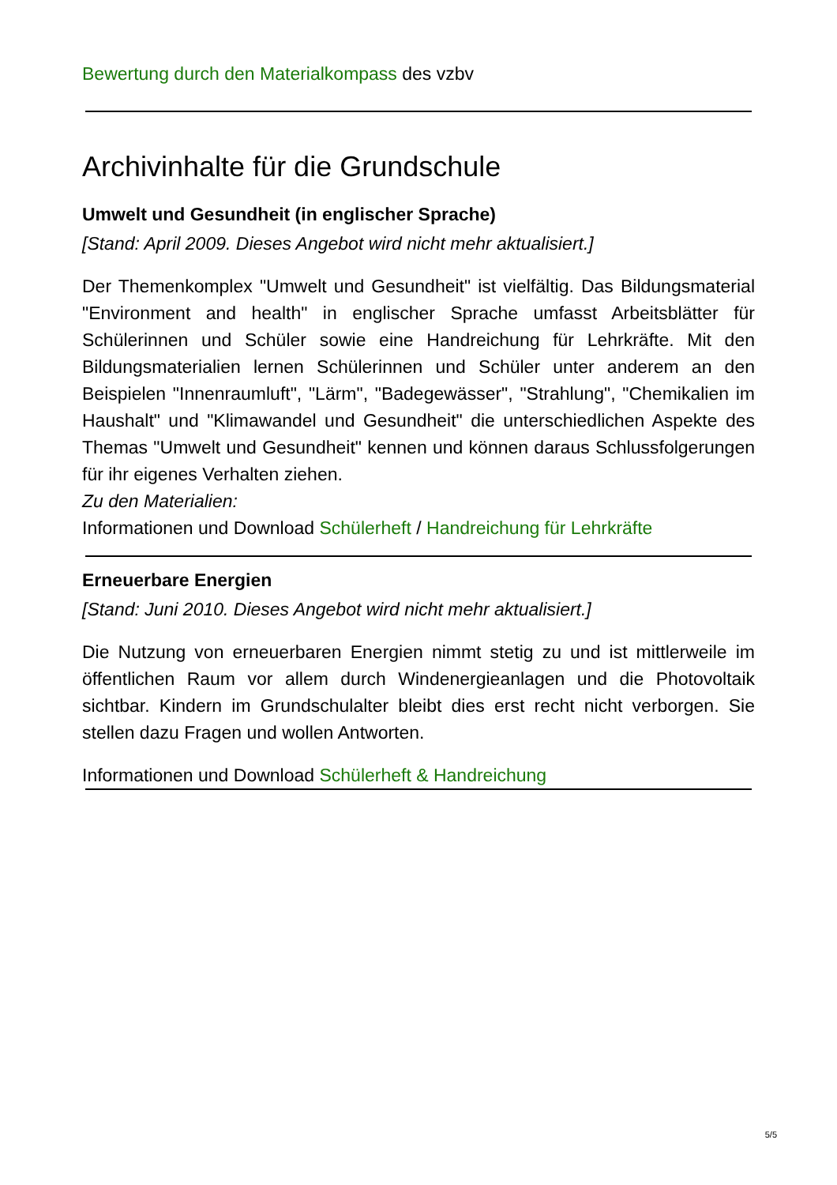Bewertung durch den Materialkompass des vzbv
Archivinhalte für die Grundschule
Umwelt und Gesundheit (in englischer Sprache)
[Stand: April 2009. Dieses Angebot wird nicht mehr aktualisiert.]
Der Themenkomplex "Umwelt und Gesundheit" ist vielfältig. Das Bildungsmaterial "Environment and health" in englischer Sprache umfasst Arbeitsblätter für Schülerinnen und Schüler sowie eine Handreichung für Lehrkräfte. Mit den Bildungsmaterialien lernen Schülerinnen und Schüler unter anderem an den Beispielen "Innenraumluft", "Lärm", "Badegewässer", "Strahlung", "Chemikalien im Haushalt" und "Klimawandel und Gesundheit" die unterschiedlichen Aspekte des Themas "Umwelt und Gesundheit" kennen und können daraus Schlussfolgerungen für ihr eigenes Verhalten ziehen.
Zu den Materialien:
Informationen und Download Schülerheft / Handreichung für Lehrkräfte
Erneuerbare Energien
[Stand: Juni 2010. Dieses Angebot wird nicht mehr aktualisiert.]
Die Nutzung von erneuerbaren Energien nimmt stetig zu und ist mittlerweile im öffentlichen Raum vor allem durch Windenergieanlagen und die Photovoltaik sichtbar. Kindern im Grundschulalter bleibt dies erst recht nicht verborgen. Sie stellen dazu Fragen und wollen Antworten.
Informationen und Download Schülerheft & Handreichung
5/5